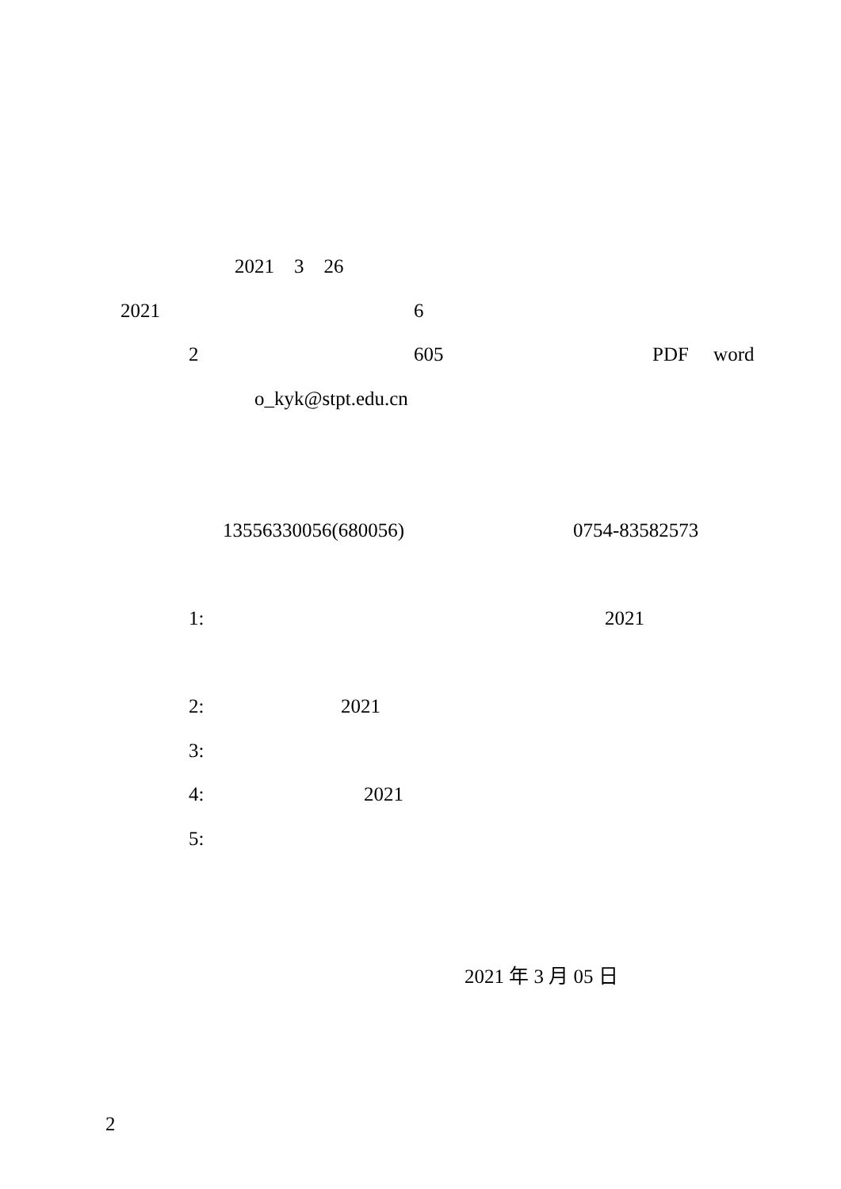2021 3 26
2021
6
2
605
PDF word
o_kyk@stpt.edu.cn
13556330056(680056)
0754-83582573
1:
2021
2:
2021
3:
4:
2021
5:
2021 年 3 月 05 日
2